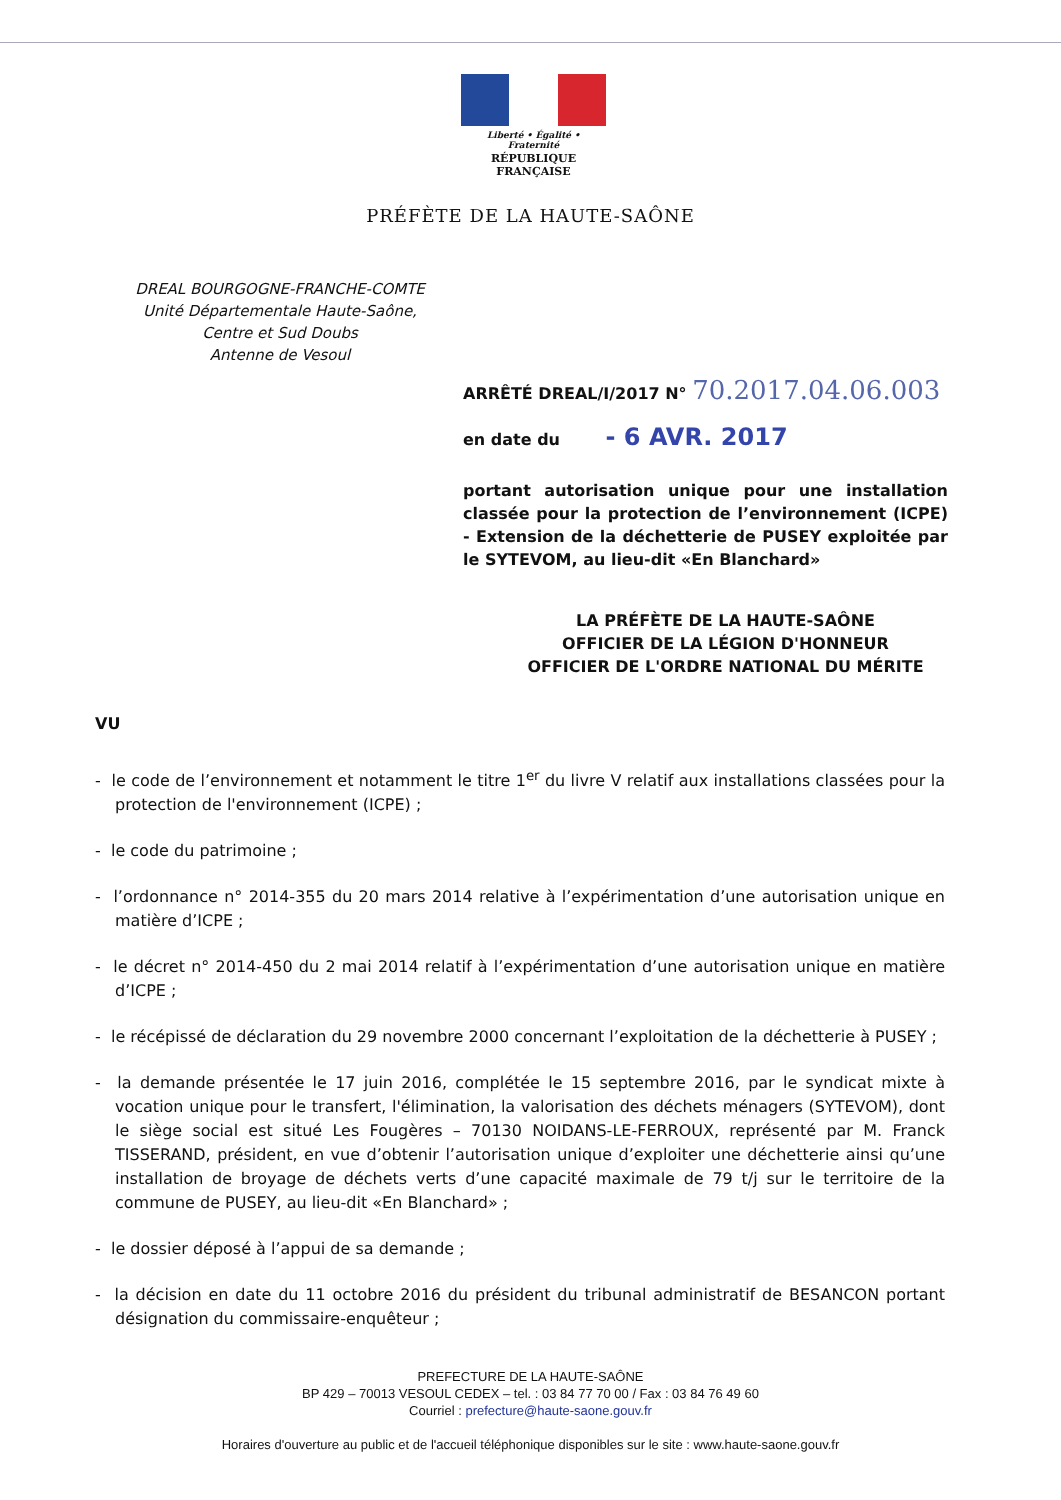Liberté • Égalité • Fraternité
RÉPUBLIQUE FRANÇAISE
PRÉFÈTE DE LA HAUTE-SAÔNE
DREAL BOURGOGNE-FRANCHE-COMTE
Unité Départementale Haute-Saône,
Centre et Sud Doubs
Antenne de Vesoul
ARRÊTÉ DREAL/I/2017 N° 70.2017.04.06.003
en date du - 6 AVR. 2017
portant autorisation unique pour une installation classée pour la protection de l’environnement (ICPE) - Extension de la déchetterie de PUSEY exploitée par le SYTEVOM, au lieu-dit «En Blanchard»
LA PRÉFÈTE DE LA HAUTE-SAÔNE
OFFICIER DE LA LÉGION D'HONNEUR
OFFICIER DE L'ORDRE NATIONAL DU MÉRITE
VU
- le code de l’environnement et notamment le titre 1<sup>er</sup> du livre V relatif aux installations classées pour la protection de l'environnement (ICPE) ;
- le code du patrimoine ;
- l’ordonnance n° 2014-355 du 20 mars 2014 relative à l’expérimentation d’une autorisation unique en matière d’ICPE ;
- le décret n° 2014-450 du 2 mai 2014 relatif à l’expérimentation d’une autorisation unique en matière d’ICPE ;
- le récépissé de déclaration du 29 novembre 2000 concernant l’exploitation de la déchetterie à PUSEY ;
- la demande présentée le 17 juin 2016, complétée le 15 septembre 2016, par le syndicat mixte à vocation unique pour le transfert, l'élimination, la valorisation des déchets ménagers (SYTEVOM), dont le siège social est situé Les Fougères – 70130 NOIDANS-LE-FERROUX, représenté par M. Franck TISSERAND, président, en vue d’obtenir l’autorisation unique d’exploiter une déchetterie ainsi qu’une installation de broyage de déchets verts d’une capacité maximale de 79 t/j sur le territoire de la commune de PUSEY, au lieu-dit «En Blanchard» ;
- le dossier déposé à l’appui de sa demande ;
- la décision en date du 11 octobre 2016 du président du tribunal administratif de BESANCON portant désignation du commissaire-enquêteur ;
PREFECTURE DE LA HAUTE-SAÔNE
BP 429 – 70013 VESOUL CEDEX – tel. : 03 84 77 70 00 / Fax : 03 84 76 49 60
Courriel : prefecture@haute-saone.gouv.fr
Horaires d'ouverture au public et de l'accueil téléphonique disponibles sur le site : www.haute-saone.gouv.fr